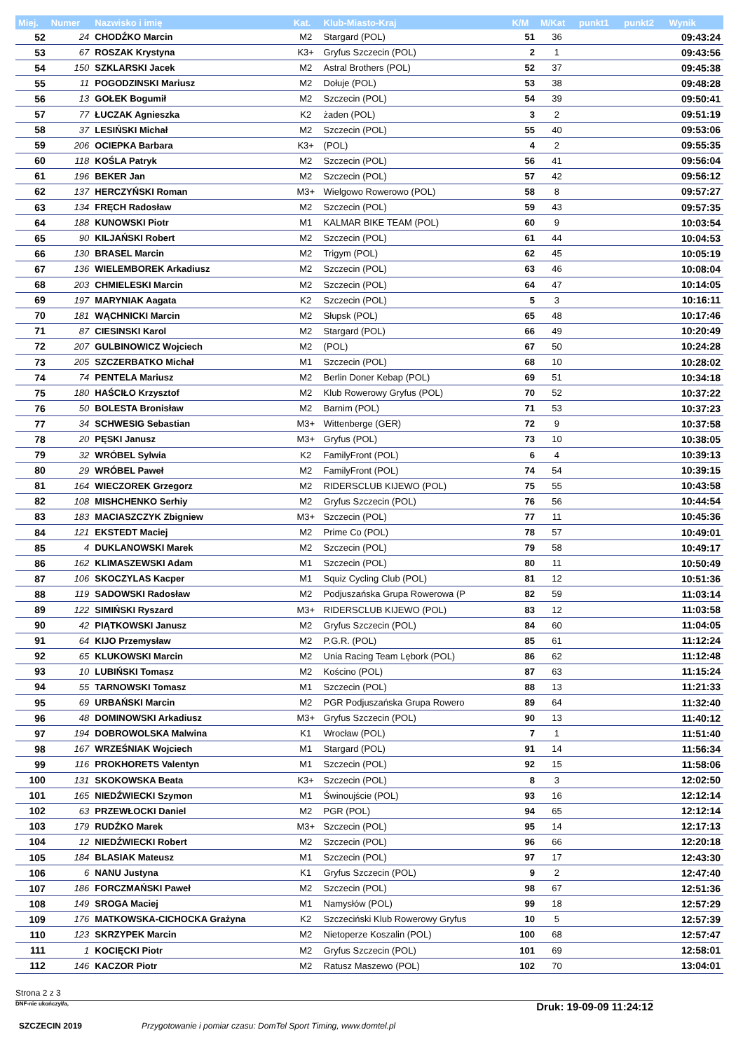| Miej. | Numer | Nazwisko i imię | Kat. | Klub-Miasto-Kraj | K/M | M/Kat | punkt1 | punkt2 | Wynik |
| --- | --- | --- | --- | --- | --- | --- | --- | --- | --- |
| 52 | 24 | CHODŹKO Marcin | M2 | Stargard (POL) | 51 | 36 | | | 09:43:24 |
| 53 | 67 | ROSZAK Krystyna | K3+ | Gryfus Szczecin (POL) | 2 | 1 | | | 09:43:56 |
| 54 | 150 | SZKLARSKI Jacek | M2 | Astral Brothers (POL) | 52 | 37 | | | 09:45:38 |
| 55 | 11 | POGODZINSKI Mariusz | M2 | Dołuje (POL) | 53 | 38 | | | 09:48:28 |
| 56 | 13 | GOŁEK Bogumił | M2 | Szczecin (POL) | 54 | 39 | | | 09:50:41 |
| 57 | 77 | ŁUCZAK Agnieszka | K2 | żaden (POL) | 3 | 2 | | | 09:51:19 |
| 58 | 37 | LESIŃSKI Michał | M2 | Szczecin (POL) | 55 | 40 | | | 09:53:06 |
| 59 | 206 | OCIEPKA Barbara | K3+ | (POL) | 4 | 2 | | | 09:55:35 |
| 60 | 118 | KOŚLA Patryk | M2 | Szczecin (POL) | 56 | 41 | | | 09:56:04 |
| 61 | 196 | BEKER Jan | M2 | Szczecin (POL) | 57 | 42 | | | 09:56:12 |
| 62 | 137 | HERCZYŃSKI Roman | M3+ | Wielgowo Rowerowo (POL) | 58 | 8 | | | 09:57:27 |
| 63 | 134 | FRĘCH Radosław | M2 | Szczecin (POL) | 59 | 43 | | | 09:57:35 |
| 64 | 188 | KUNOWSKI Piotr | M1 | KALMAR BIKE TEAM (POL) | 60 | 9 | | | 10:03:54 |
| 65 | 90 | KILJAŃSKI Robert | M2 | Szczecin (POL) | 61 | 44 | | | 10:04:53 |
| 66 | 130 | BRASEL Marcin | M2 | Trigym (POL) | 62 | 45 | | | 10:05:19 |
| 67 | 136 | WIELEMBOREK Arkadiusz | M2 | Szczecin (POL) | 63 | 46 | | | 10:08:04 |
| 68 | 203 | CHMIELESKI Marcin | M2 | Szczecin (POL) | 64 | 47 | | | 10:14:05 |
| 69 | 197 | MARYNIAK Aagata | K2 | Szczecin (POL) | 5 | 3 | | | 10:16:11 |
| 70 | 181 | WĄCHNICKI Marcin | M2 | Słupsk (POL) | 65 | 48 | | | 10:17:46 |
| 71 | 87 | CIESINSKI Karol | M2 | Stargard (POL) | 66 | 49 | | | 10:20:49 |
| 72 | 207 | GULBINOWICZ Wojciech | M2 | (POL) | 67 | 50 | | | 10:24:28 |
| 73 | 205 | SZCZERBATKO Michał | M1 | Szczecin (POL) | 68 | 10 | | | 10:28:02 |
| 74 | 74 | PENTELA Mariusz | M2 | Berlin Doner Kebap (POL) | 69 | 51 | | | 10:34:18 |
| 75 | 180 | HAŚCIŁO Krzysztof | M2 | Klub Rowerowy Gryfus (POL) | 70 | 52 | | | 10:37:22 |
| 76 | 50 | BOLESTA Bronisław | M2 | Barnim (POL) | 71 | 53 | | | 10:37:23 |
| 77 | 34 | SCHWESIG Sebastian | M3+ | Wittenberge (GER) | 72 | 9 | | | 10:37:58 |
| 78 | 20 | PĘSKI Janusz | M3+ | Gryfus (POL) | 73 | 10 | | | 10:38:05 |
| 79 | 32 | WRÓBEL Sylwia | K2 | FamilyFront (POL) | 6 | 4 | | | 10:39:13 |
| 80 | 29 | WRÓBEL Paweł | M2 | FamilyFront (POL) | 74 | 54 | | | 10:39:15 |
| 81 | 164 | WIECZOREK Grzegorz | M2 | RIDERSCLUB KIJEWO (POL) | 75 | 55 | | | 10:43:58 |
| 82 | 108 | MISHCHENKO Serhiy | M2 | Gryfus Szczecin (POL) | 76 | 56 | | | 10:44:54 |
| 83 | 183 | MACIASZCZYK Zbigniew | M3+ | Szczecin (POL) | 77 | 11 | | | 10:45:36 |
| 84 | 121 | EKSTEDT Maciej | M2 | Prime Co (POL) | 78 | 57 | | | 10:49:01 |
| 85 | 4 | DUKLANOWSKI Marek | M2 | Szczecin (POL) | 79 | 58 | | | 10:49:17 |
| 86 | 162 | KLIMASZEWSKI Adam | M1 | Szczecin (POL) | 80 | 11 | | | 10:50:49 |
| 87 | 106 | SKOCZYLAS Kacper | M1 | Squiz Cycling Club (POL) | 81 | 12 | | | 10:51:36 |
| 88 | 119 | SADOWSKI Radosław | M2 | Podjuszańska Grupa Rowerowa (P | 82 | 59 | | | 11:03:14 |
| 89 | 122 | SIMIŃSKI Ryszard | M3+ | RIDERSCLUB KIJEWO (POL) | 83 | 12 | | | 11:03:58 |
| 90 | 42 | PIĄTKOWSKI Janusz | M2 | Gryfus Szczecin (POL) | 84 | 60 | | | 11:04:05 |
| 91 | 64 | KIJO Przemysław | M2 | P.G.R. (POL) | 85 | 61 | | | 11:12:24 |
| 92 | 65 | KLUKOWSKI Marcin | M2 | Unia Racing Team Lębork (POL) | 86 | 62 | | | 11:12:48 |
| 93 | 10 | LUBIŃSKI Tomasz | M2 | Kościno (POL) | 87 | 63 | | | 11:15:24 |
| 94 | 55 | TARNOWSKI Tomasz | M1 | Szczecin (POL) | 88 | 13 | | | 11:21:33 |
| 95 | 69 | URBAŃSKI Marcin | M2 | PGR Podjuszańska Grupa Rowero | 89 | 64 | | | 11:32:40 |
| 96 | 48 | DOMINOWSKI Arkadiusz | M3+ | Gryfus Szczecin (POL) | 90 | 13 | | | 11:40:12 |
| 97 | 194 | DOBROWOLSKA Malwina | K1 | Wrocław (POL) | 7 | 1 | | | 11:51:40 |
| 98 | 167 | WRZEŚNIAK Wojciech | M1 | Stargard (POL) | 91 | 14 | | | 11:56:34 |
| 99 | 116 | PROKHORETS Valentyn | M1 | Szczecin (POL) | 92 | 15 | | | 11:58:06 |
| 100 | 131 | SKOKOWSKA Beata | K3+ | Szczecin (POL) | 8 | 3 | | | 12:02:50 |
| 101 | 165 | NIEDŹWIECKI Szymon | M1 | Świnoujście (POL) | 93 | 16 | | | 12:12:14 |
| 102 | 63 | PRZEWŁOCKI Daniel | M2 | PGR (POL) | 94 | 65 | | | 12:12:14 |
| 103 | 179 | RUDŹKO Marek | M3+ | Szczecin (POL) | 95 | 14 | | | 12:17:13 |
| 104 | 12 | NIEDŹWIECKI Robert | M2 | Szczecin (POL) | 96 | 66 | | | 12:20:18 |
| 105 | 184 | BLASIAK Mateusz | M1 | Szczecin (POL) | 97 | 17 | | | 12:43:30 |
| 106 | 6 | NANU Justyna | K1 | Gryfus Szczecin (POL) | 9 | 2 | | | 12:47:40 |
| 107 | 186 | FORCZMAŃSKI Paweł | M2 | Szczecin (POL) | 98 | 67 | | | 12:51:36 |
| 108 | 149 | SROGA Maciej | M1 | Namysłów (POL) | 99 | 18 | | | 12:57:29 |
| 109 | 176 | MATKOWSKA-CICHOCKA Grażyna | K2 | Szczeciński Klub Rowerowy Gryfus | 10 | 5 | | | 12:57:39 |
| 110 | 123 | SKRZYPEK Marcin | M2 | Nietoperze Koszalin (POL) | 100 | 68 | | | 12:57:47 |
| 111 | 1 | KOCIĘCKI Piotr | M2 | Gryfus Szczecin (POL) | 101 | 69 | | | 12:58:01 |
| 112 | 146 | KACZOR Piotr | M2 | Ratusz Maszewo (POL) | 102 | 70 | | | 13:04:01 |
Strona 2 z 3
DNF-nie ukończył/a, Druk: 19-09-09 11:24:12
SZCZECIN 2019 Przygotowanie i pomiar czasu: DomTel Sport Timing, www.domtel.pl